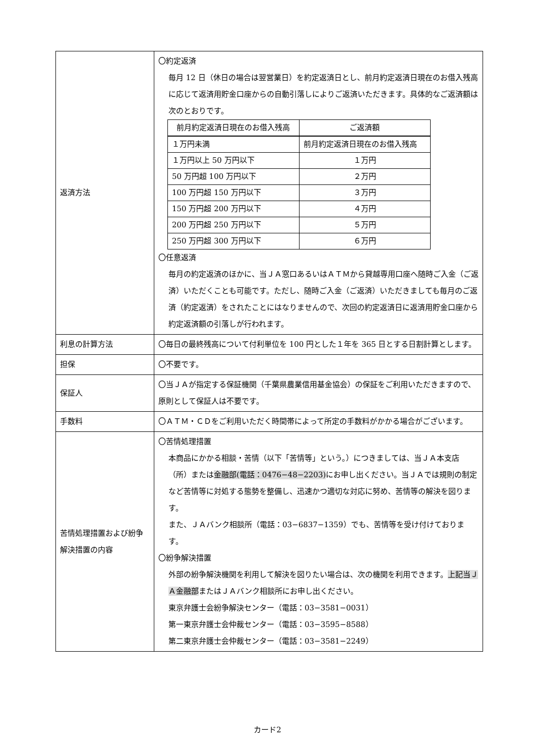| 返済方法 | 〇約定返済 毎月 12 日（休日の場合は翌営業日）を約定返済日とし、前月約定返済日現在のお借入残高に応じて返済用貯金口座からの自動引落しによりご返済いただきます。具体的なご返済額は次のとおりです。 / 前月約定返済日現在のお借入残高 / ご返済額 / / --- / --- / / １万円未満 / 前月約定返済日現在のお借入残高 / / １万円以上 50 万円以下 / １万円 / / 50 万円超 100 万円以下 / ２万円 / / 100 万円超 150 万円以下 / ３万円 / / 150 万円超 200 万円以下 / ４万円 / / 200 万円超 250 万円以下 / ５万円 / / 250 万円超 300 万円以下 / ６万円 / 〇任意返済 毎月の約定返済のほかに、当ＪＡ窓口あるいはＡＴＭから貸越専用口座へ随時ご入金（ご返済）いただくことも可能です。ただし、随時ご入金（ご返済）いただきましても毎月のご返済（約定返済）をされたことにはなりませんので、次回の約定返済日に返済用貯金口座から約定返済額の引落しが行われます。 |
| 利息の計算方法 | 〇毎日の最終残高について付利単位を 100 円とした１年を 365 日とする日割計算とします。 |
| 担保 | 〇不要です。 |
| 保証人 | 〇当ＪＡが指定する保証機関（千葉県農業信用基金協会）の保証をご利用いただきますので、原則として保証人は不要です。 |
| 手数料 | 〇ＡＴＭ・ＣＤをご利用いただく時間帯によって所定の手数料がかかる場合がございます。 |
| 苦情処理措置および紛争解決措置の内容 | 〇苦情処理措置 本商品にかかる相談・苦情（以下「苦情等」という。）につきましては、当ＪＡ本支店（所）または 金融部(電話：0476−48−2203) にお申し出ください。当ＪＡでは規則の制定など苦情等に対処する態勢を整備し、迅速かつ適切な対応に努め、苦情等の解決を図ります。 また、ＪＡバンク相談所（電話：03−6837−1359）でも、苦情等を受け付けております。 〇紛争解決措置 外部の紛争解決機関を利用して解決を図りたい場合は、次の機関を利用できます。 上記当ＪＡ金融部 またはＪＡバンク相談所にお申し出ください。 東京弁護士会紛争解決センター（電話：03−3581−0031） 第一東京弁護士会仲裁センター（電話：03−3595−8588） 第二東京弁護士会仲裁センター（電話：03−3581−2249） |
カード2